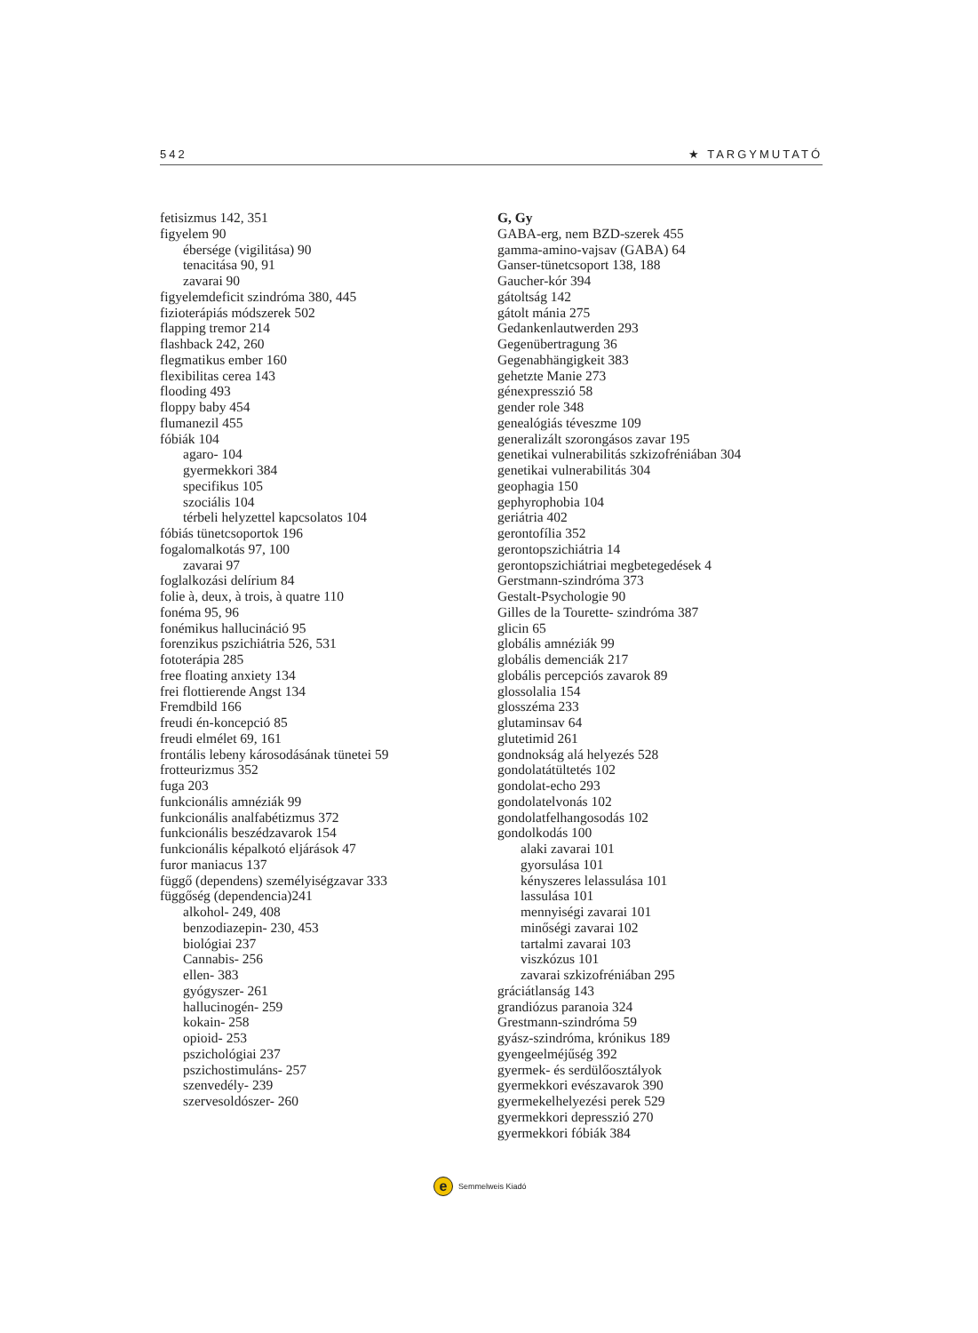542 ★ TARGYMUTATÓ
fetisizmus 142, 351
figyelem 90
ébersége (vigilitása) 90
tenacitása 90, 91
zavarai 90
figyelemdeficit szindróma 380, 445
fizioterápiás módszerek 502
flapping tremor 214
flashback 242, 260
flegmatikus ember 160
flexibilitas cerea 143
flooding 493
floppy baby 454
flumanezil 455
fóbiák 104
agaro- 104
gyermekkori 384
specifikus 105
szociális 104
térbeli helyzettel kapcsolatos 104
fóbiás tünetcsoportok 196
fogalomalkotás 97, 100
zavarai 97
foglalkozási delírium 84
folie à, deux, à trois, à quatre 110
fonéma 95, 96
fonémikus hallucináció 95
forenzikus pszichiátria 526, 531
fototerápia 285
free floating anxiety 134
frei flottierende Angst 134
Fremdbild 166
freudi én-koncepció 85
freudi elmélet 69, 161
frontális lebeny károsodásának tünetei 59
frotteurizmus 352
fuga 203
funkcionális amnéziák 99
funkcionális analfabétizmus 372
funkcionális beszédzavarok 154
funkcionális képalkotó eljárások 47
furor maniacus 137
függő (dependens) személyiségzavar 333
függőség (dependencia)241
alkohol- 249, 408
benzodiazepin- 230, 453
biológiai 237
Cannabis- 256
ellen- 383
gyógyszer- 261
hallucinogén- 259
kokain- 258
opioid- 253
pszichológiai 237
pszichostimuláns- 257
szenvedély- 239
szervesoldószer- 260
G, Gy
GABA-erg, nem BZD-szerek 455
gamma-amino-vajsav (GABA) 64
Ganser-tünetcsoport 138, 188
Gaucher-kór 394
gátoltság 142
gátolt mánia 275
Gedankenlautwerden 293
Gegenübertragung 36
Gegenabhängigkeit 383
gehetzte Manie 273
génexpresszió 58
gender role 348
genealógiás téveszme 109
generalizált szorongásos zavar 195
genetikai vulnerabilitás szkizofréniában 304
genetikai vulnerabilitás 304
geophagia 150
gephyrophobia 104
geriátria 402
gerontofília 352
gerontopszichiátria 14
gerontopszichiátriai megbetegedések 4
Gerstmann-szindróma 373
Gestalt-Psychologie 90
Gilles de la Tourette- szindróma 387
glicin 65
globális amnéziák 99
globális demenciák 217
globális percepciós zavarok 89
glossolalia 154
glosszéma 233
glutaminsav 64
glutetimid 261
gondnokság alá helyezés 528
gondolatátültetés 102
gondolat-echo 293
gondolatelvonás 102
gondolatfelhangosodás 102
gondolkodás 100
alaki zavarai 101
gyorsulása 101
kényszeres lelassulása 101
lassulása 101
mennyiségi zavarai 101
minőségi zavarai 102
tartalmi zavarai 103
viszkózus 101
zavarai szkizofréniában 295
gráciátlanság 143
grandiózus paranoia 324
Grestmann-szindróma 59
gyász-szindróma, krónikus 189
gyengeelméjűség 392
gyermek- és serdülőosztályok
gyermekkori evészavarok 390
gyermekelhelyezési perek 529
gyermekkori depresszió 270
gyermekkori fóbiák 384
e
Semmelweis Kiadó